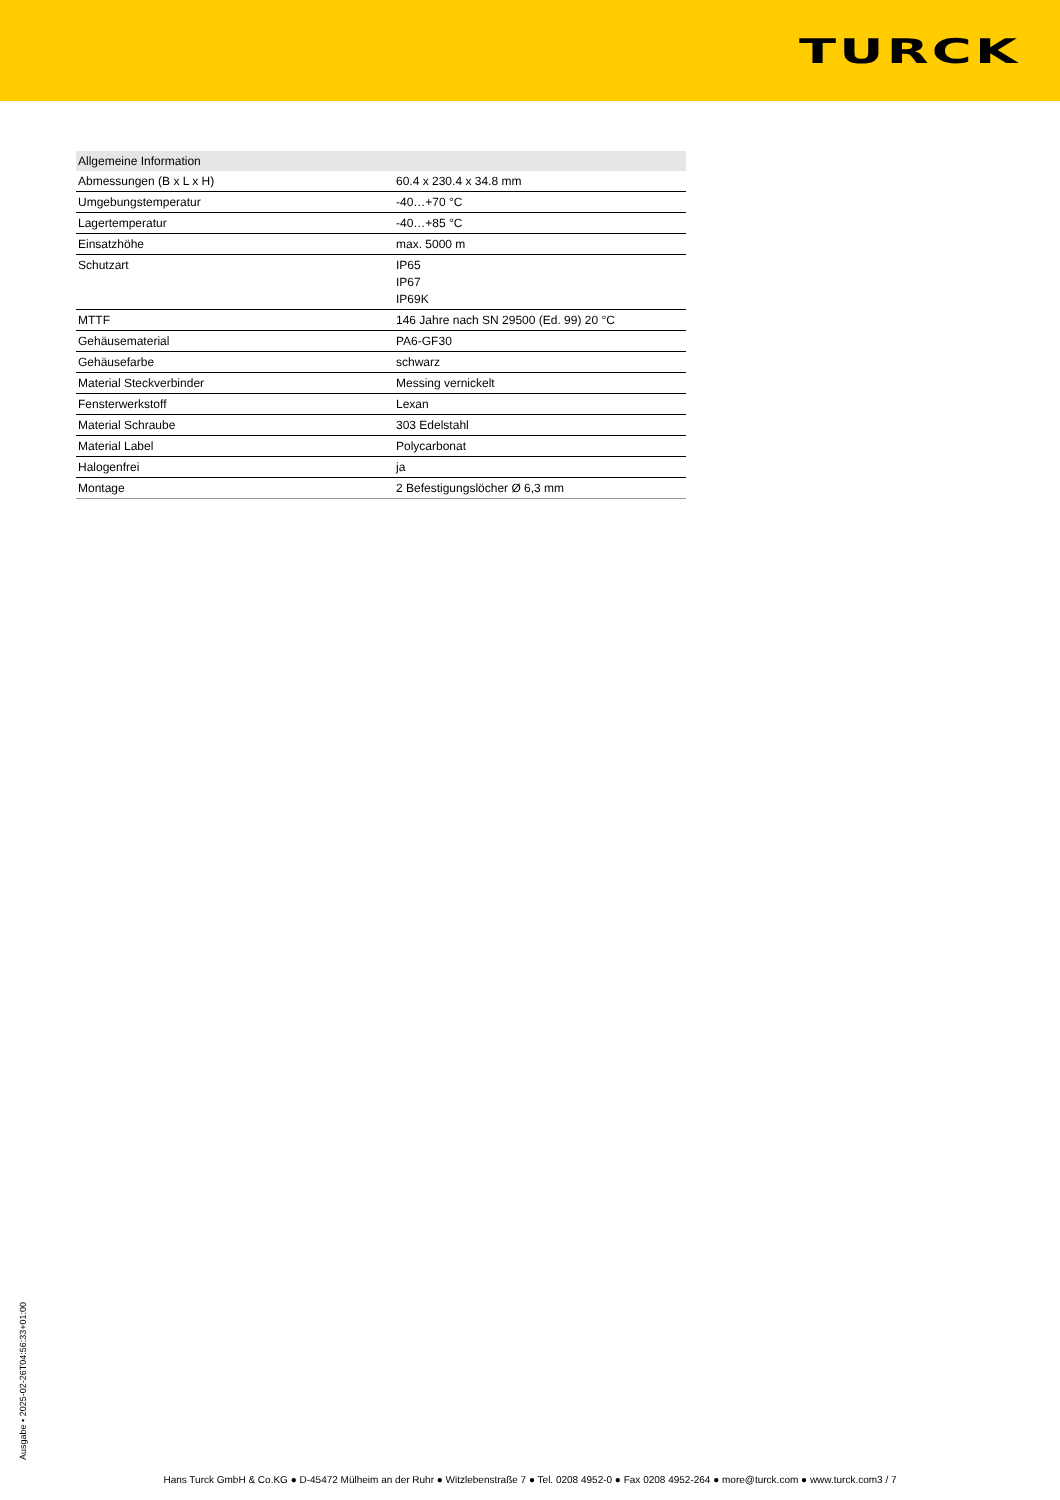TURCK
| Allgemeine Information | |
| --- | --- |
| Abmessungen (B x L x H) | 60.4 x 230.4 x 34.8 mm |
| Umgebungstemperatur | -40…+70 °C |
| Lagertemperatur | -40…+85 °C |
| Einsatzhöhe | max. 5000 m |
| Schutzart | IP65 IP67 IP69K |
| MTTF | 146 Jahre nach SN 29500 (Ed. 99) 20 °C |
| Gehäusematerial | PA6-GF30 |
| Gehäusefarbe | schwarz |
| Material Steckverbinder | Messing vernickelt |
| Fensterwerkstoff | Lexan |
| Material Schraube | 303 Edelstahl |
| Material Label | Polycarbonat |
| Halogenfrei | ja |
| Montage | 2 Befestigungslöcher Ø 6,3 mm |
Ausgabe • 2025-02-26T04:56:33+01:00
Hans Turck GmbH & Co.KG ● D-45472 Mülheim an der Ruhr ● Witzlebenstraße 7 ● Tel. 0208 4952-0 ● Fax 0208 4952-264 ● more@turck.com ● www.turck.com3 / 7